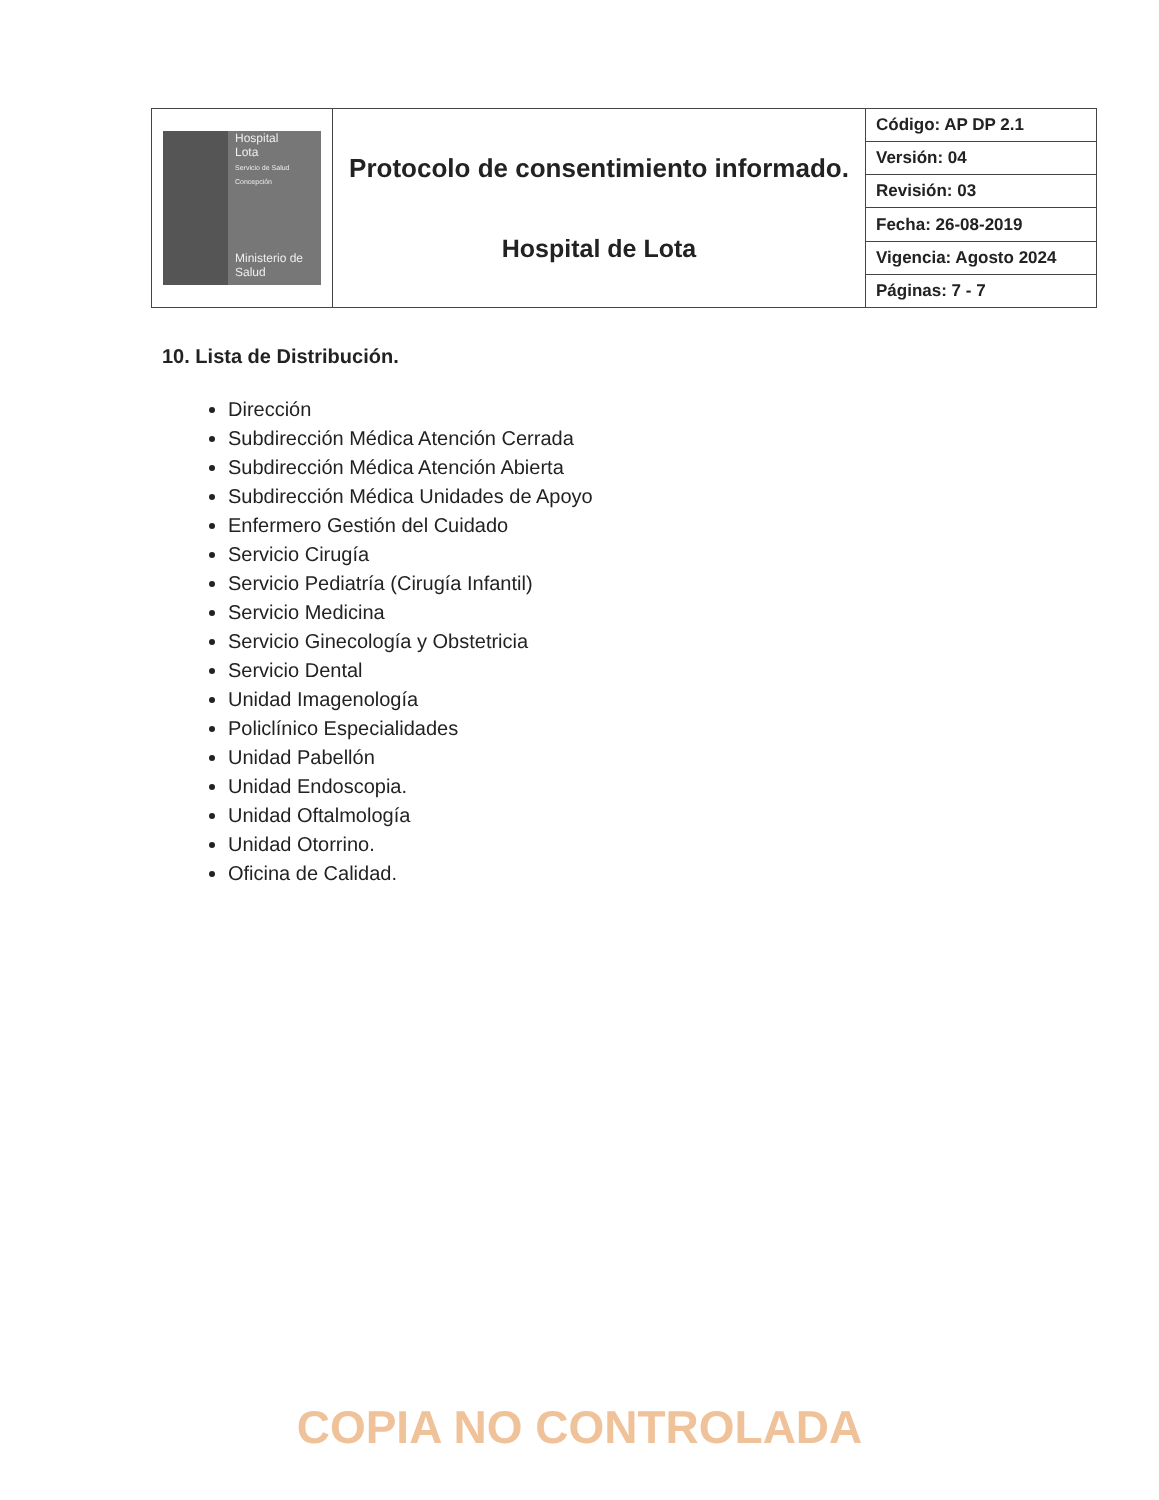| Hospital Lota Servicio de Salud Concepción Ministerio de Salud | Protocolo de consentimiento informado. Hospital de Lota | Código: AP DP 2.1 |
| | | Versión: 04 |
| | | Revisión: 03 |
| | | Fecha: 26-08-2019 |
| | | Vigencia: Agosto 2024 |
| | | Páginas: 7 - 7 |
10. Lista de Distribución.
Dirección
Subdirección Médica Atención Cerrada
Subdirección Médica Atención Abierta
Subdirección Médica Unidades de Apoyo
Enfermero Gestión del Cuidado
Servicio Cirugía
Servicio Pediatría (Cirugía Infantil)
Servicio Medicina
Servicio Ginecología y Obstetricia
Servicio Dental
Unidad Imagenología
Policlínico Especialidades
Unidad Pabellón
Unidad Endoscopia.
Unidad Oftalmología
Unidad Otorrino.
Oficina de Calidad.
COPIA NO CONTROLADA